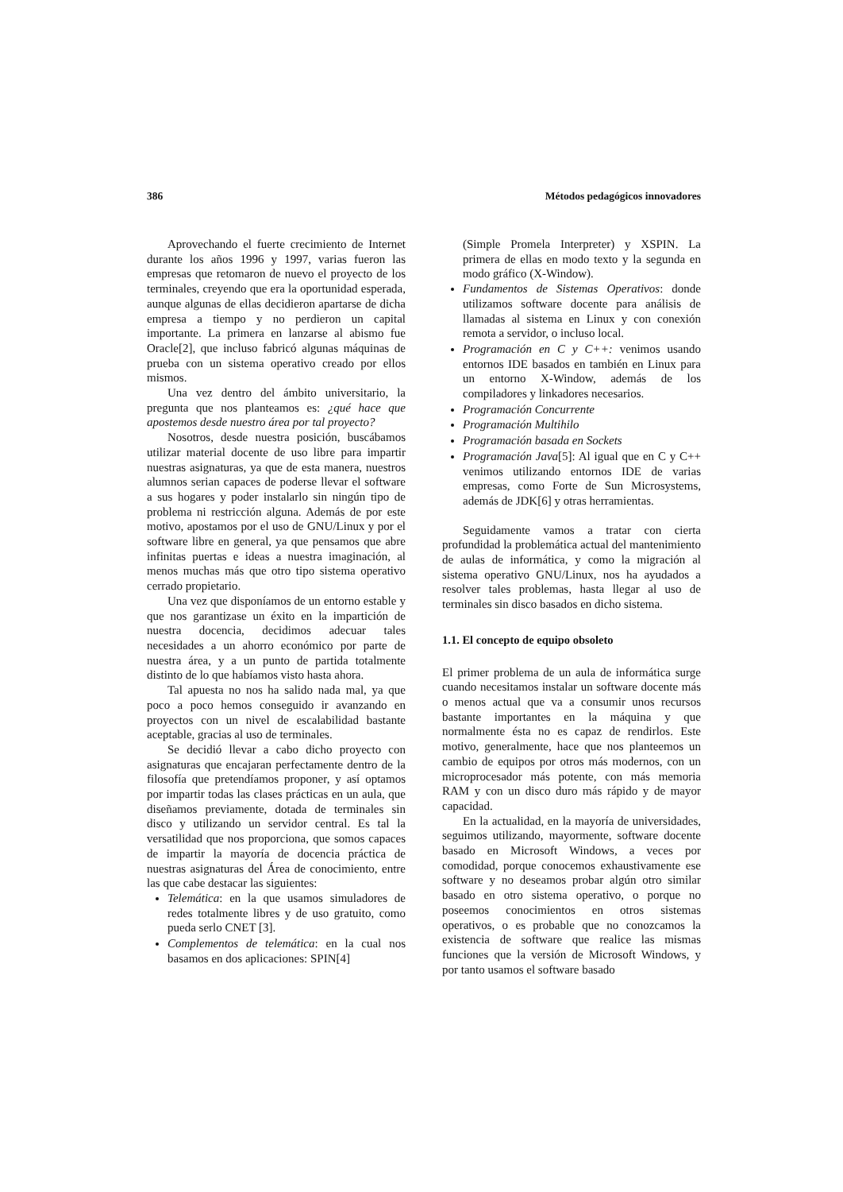386 Métodos pedagógicos innovadores
Aprovechando el fuerte crecimiento de Internet durante los años 1996 y 1997, varias fueron las empresas que retomaron de nuevo el proyecto de los terminales, creyendo que era la oportunidad esperada, aunque algunas de ellas decidieron apartarse de dicha empresa a tiempo y no perdieron un capital importante. La primera en lanzarse al abismo fue Oracle[2], que incluso fabricó algunas máquinas de prueba con un sistema operativo creado por ellos mismos.
Una vez dentro del ámbito universitario, la pregunta que nos planteamos es: ¿qué hace que apostemos desde nuestro área por tal proyecto?
Nosotros, desde nuestra posición, buscábamos utilizar material docente de uso libre para impartir nuestras asignaturas, ya que de esta manera, nuestros alumnos serian capaces de poderse llevar el software a sus hogares y poder instalarlo sin ningún tipo de problema ni restricción alguna. Además de por este motivo, apostamos por el uso de GNU/Linux y por el software libre en general, ya que pensamos que abre infinitas puertas e ideas a nuestra imaginación, al menos muchas más que otro tipo sistema operativo cerrado propietario.
Una vez que disponíamos de un entorno estable y que nos garantizase un éxito en la impartición de nuestra docencia, decidimos adecuar tales necesidades a un ahorro económico por parte de nuestra área, y a un punto de partida totalmente distinto de lo que habíamos visto hasta ahora.
Tal apuesta no nos ha salido nada mal, ya que poco a poco hemos conseguido ir avanzando en proyectos con un nivel de escalabilidad bastante aceptable, gracias al uso de terminales.
Se decidió llevar a cabo dicho proyecto con asignaturas que encajaran perfectamente dentro de la filosofía que pretendíamos proponer, y así optamos por impartir todas las clases prácticas en un aula, que diseñamos previamente, dotada de terminales sin disco y utilizando un servidor central. Es tal la versatilidad que nos proporciona, que somos capaces de impartir la mayoría de docencia práctica de nuestras asignaturas del Área de conocimiento, entre las que cabe destacar las siguientes:
Telemática: en la que usamos simuladores de redes totalmente libres y de uso gratuito, como pueda serlo CNET [3].
Complementos de telemática: en la cual nos basamos en dos aplicaciones: SPIN[4]
(Simple Promela Interpreter) y XSPIN. La primera de ellas en modo texto y la segunda en modo gráfico (X-Window).
Fundamentos de Sistemas Operativos: donde utilizamos software docente para análisis de llamadas al sistema en Linux y con conexión remota a servidor, o incluso local.
Programación en C y C++: venimos usando entornos IDE basados en también en Linux para un entorno X-Window, además de los compiladores y linkadores necesarios.
Programación Concurrente
Programación Multihilo
Programación basada en Sockets
Programación Java[5]: Al igual que en C y C++ venimos utilizando entornos IDE de varias empresas, como Forte de Sun Microsystems, además de JDK[6] y otras herramientas.
Seguidamente vamos a tratar con cierta profundidad la problemática actual del mantenimiento de aulas de informática, y como la migración al sistema operativo GNU/Linux, nos ha ayudados a resolver tales problemas, hasta llegar al uso de terminales sin disco basados en dicho sistema.
1.1. El concepto de equipo obsoleto
El primer problema de un aula de informática surge cuando necesitamos instalar un software docente más o menos actual que va a consumir unos recursos bastante importantes en la máquina y que normalmente ésta no es capaz de rendirlos. Este motivo, generalmente, hace que nos planteemos un cambio de equipos por otros más modernos, con un microprocesador más potente, con más memoria RAM y con un disco duro más rápido y de mayor capacidad.
En la actualidad, en la mayoría de universidades, seguimos utilizando, mayormente, software docente basado en Microsoft Windows, a veces por comodidad, porque conocemos exhaustivamente ese software y no deseamos probar algún otro similar basado en otro sistema operativo, o porque no poseemos conocimientos en otros sistemas operativos, o es probable que no conozcamos la existencia de software que realice las mismas funciones que la versión de Microsoft Windows, y por tanto usamos el software basado